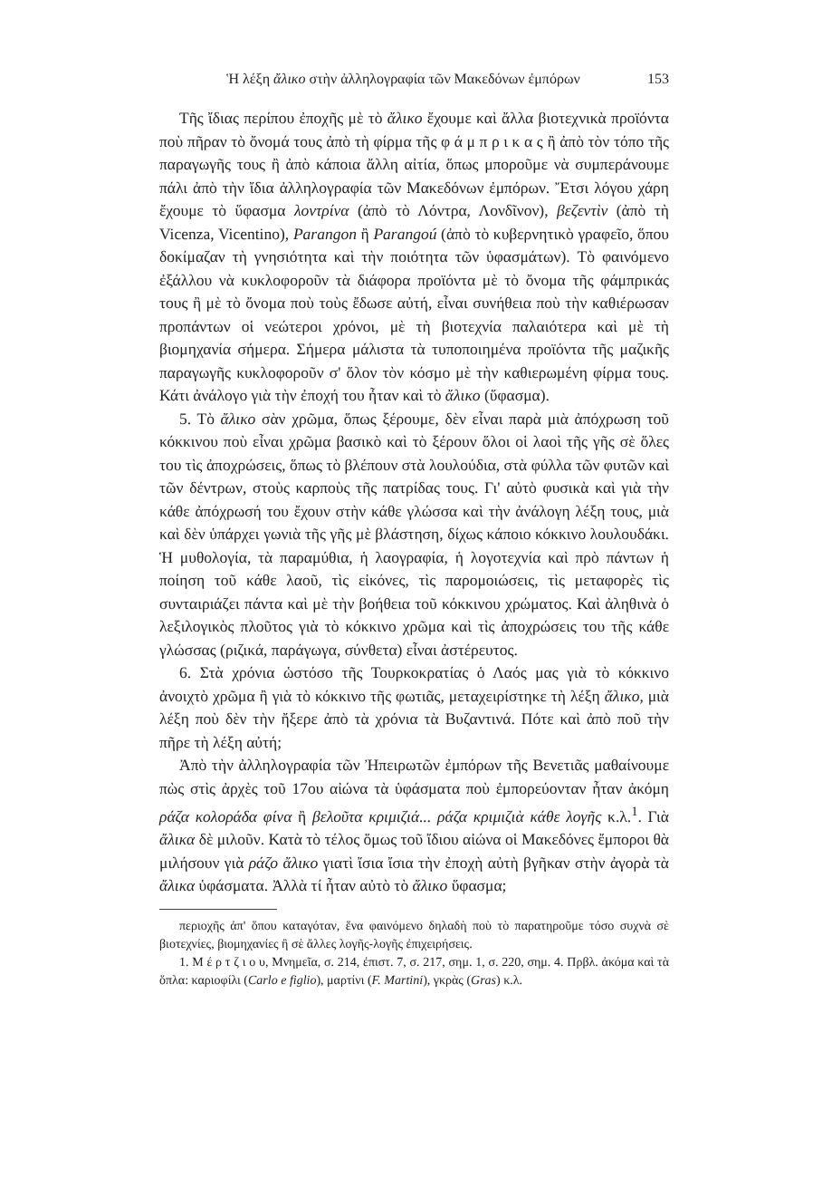Ἡ λέξη ἄλικο στὴν ἀλληλογραφία τῶν Μακεδόνων ἐμπόρων 153
Τῆς ἴδιας περίπου ἐποχῆς μὲ τὸ ἄλικο ἔχουμε καὶ ἄλλα βιοτεχνικὰ προϊόντα ποὺ πῆραν τὸ ὄνομά τους ἀπὸ τὴ φίρμα τῆς φ ά μ π ρ ι κ α ς ἢ ἀπὸ τὸν τόπο τῆς παραγωγῆς τους ἢ ἀπὸ κάποια ἄλλη αἰτία, ὅπως μποροῦμε νὰ συμπεράνουμε πάλι ἀπὸ τὴν ἴδια ἀλληλογραφία τῶν Μακεδόνων ἐμπόρων. Ἔτσι λόγου χάρη ἔχουμε τὸ ὕφασμα λοντρίνα (ἀπὸ τὸ Λόντρα, Λονδῖνον), βεζεντὶν (ἀπὸ τὴ Vicenza, Vicentino), Parangon ἢ Parangoú (ἀπὸ τὸ κυβερνητικὸ γραφεῖο, ὅπου δοκίμαζαν τὴ γνησιότητα καὶ τὴν ποιότητα τῶν ὑφασμάτων). Τὸ φαινόμενο ἐξάλλου νὰ κυκλοφοροῦν τὰ διάφορα προϊόντα μὲ τὸ ὄνομα τῆς φάμπρικάς τους ἢ μὲ τὸ ὄνομα ποὺ τοὺς ἔδωσε αὐτή, εἶναι συνήθεια ποὺ τὴν καθιέρωσαν προπάντων οἱ νεώτεροι χρόνοι, μὲ τὴ βιοτεχνία παλαιότερα καὶ μὲ τὴ βιομηχανία σήμερα. Σήμερα μάλιστα τὰ τυποποιημένα προϊόντα τῆς μαζικῆς παραγωγῆς κυκλοφοροῦν σ' ὅλον τὸν κόσμο μὲ τὴν καθιερωμένη φίρμα τους. Κάτι ἀνάλογο γιὰ τὴν ἐποχή του ἦταν καὶ τὸ ἄλικο (ὕφασμα).
5. Τὸ ἄλικο σὰν χρῶμα, ὅπως ξέρουμε, δὲν εἶναι παρὰ μιὰ ἀπόχρωση τοῦ κόκκινου ποὺ εἶναι χρῶμα βασικὸ καὶ τὸ ξέρουν ὅλοι οἱ λαοὶ τῆς γῆς σὲ ὅλες του τὶς ἀποχρώσεις, ὅπως τὸ βλέπουν στὰ λουλούδια, στὰ φύλλα τῶν φυτῶν καὶ τῶν δέντρων, στοὺς καρποὺς τῆς πατρίδας τους. Γι' αὐτὸ φυσικὰ καὶ γιὰ τὴν κάθε ἀπόχρωσή του ἔχουν στὴν κάθε γλώσσα καὶ τὴν ἀνάλογη λέξη τους, μιὰ καὶ δὲν ὑπάρχει γωνιὰ τῆς γῆς μὲ βλάστηση, δίχως κάποιο κόκκινο λουλουδάκι. Ἡ μυθολογία, τὰ παραμύθια, ἡ λαογραφία, ἡ λογοτεχνία καὶ πρὸ πάντων ἡ ποίηση τοῦ κάθε λαοῦ, τὶς εἰκόνες, τὶς παρομοιώσεις, τὶς μεταφορὲς τὶς συνταιριάζει πάντα καὶ μὲ τὴν βοήθεια τοῦ κόκκινου χρώματος. Καὶ ἀληθινὰ ὁ λεξιλογικὸς πλοῦτος γιὰ τὸ κόκκινο χρῶμα καὶ τὶς ἀποχρώσεις του τῆς κάθε γλώσσας (ριζικά, παράγωγα, σύνθετα) εἶναι ἀστέρευτος.
6. Στὰ χρόνια ὡστόσο τῆς Τουρκοκρατίας ὁ Λαός μας γιὰ τὸ κόκκινο ἀνοιχτὸ χρῶμα ἢ γιὰ τὸ κόκκινο τῆς φωτιᾶς, μεταχειρίστηκε τὴ λέξη ἄλικο, μιὰ λέξη ποὺ δὲν τὴν ἤξερε ἀπὸ τὰ χρόνια τὰ Βυζαντινά. Πότε καὶ ἀπὸ ποῦ τὴν πῆρε τὴ λέξη αὐτή;
Ἀπὸ τὴν ἀλληλογραφία τῶν Ἠπειρωτῶν ἐμπόρων τῆς Βενετιᾶς μαθαίνουμε πὼς στὶς ἀρχὲς τοῦ 17ου αἰώνα τὰ ὑφάσματα ποὺ ἐμπορεύονταν ἦταν ἀκόμη ράζα κολοράδα φίνα ἢ βελοῦτα κριμιζιά... ράζα κριμιζιὰ κάθε λογῆς κ.λ.<sup>1</sup>. Γιὰ ἄλικα δὲ μιλοῦν. Κατὰ τὸ τέλος ὅμως τοῦ ἴδιου αἰώνα οἱ Μακεδόνες ἔμποροι θὰ μιλήσουν γιὰ ράζο ἄλικο γιατὶ ἴσια ἴσια τὴν ἐποχὴ αὐτὴ βγῆκαν στὴν ἀγορὰ τὰ ἄλικα ὑφάσματα. Ἀλλὰ τί ἦταν αὐτὸ τὸ ἄλικο ὕφασμα;
περιοχῆς ἀπ' ὅπου καταγόταν, ἕνα φαινόμενο δηλαδὴ ποὺ τὸ παρατηροῦμε τόσο συχνὰ σὲ βιοτεχνίες, βιομηχανίες ἢ σὲ ἄλλες λογῆς-λογῆς ἐπιχειρήσεις.
1. Μ έ ρ τ ζ ι ο υ, Μνημεῖα, σ. 214, ἐπιστ. 7, σ. 217, σημ. 1, σ. 220, σημ. 4. Πρβλ. ἀκόμα καὶ τὰ ὅπλα: καριοφίλι (Carlo e figlio), μαρτίνι (F. Martini), γκρὰς (Gras) κ.λ.